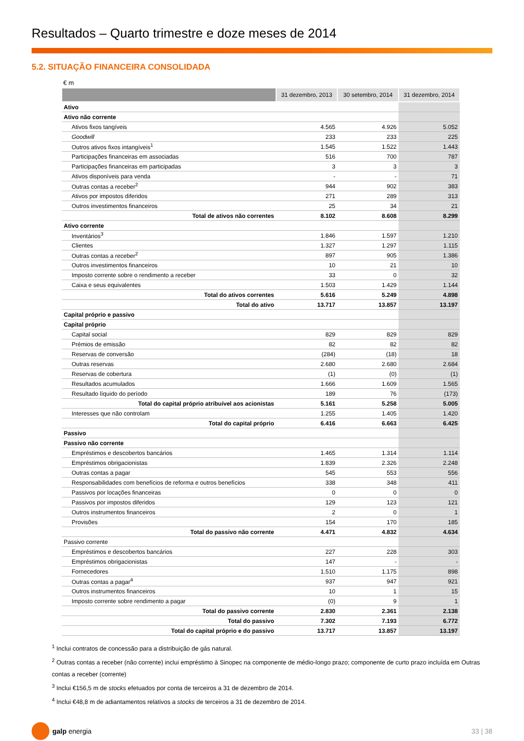Resultados – Quarto trimestre e doze meses de 2014
5.2. SITUAÇÃO FINANCEIRA CONSOLIDADA
€ m
| | 31 dezembro, 2013 | 30 setembro, 2014 | 31 dezembro, 2014 |
| --- | --- | --- | --- |
| Ativo | | | |
| Ativo não corrente | | | |
| Ativos fixos tangíveis | 4.565 | 4.926 | 5.052 |
| Goodwill | 233 | 233 | 225 |
| Outros ativos fixos intangíveis<sup>1</sup> | 1.545 | 1.522 | 1.443 |
| Participações financeiras em associadas | 516 | 700 | 787 |
| Participações financeiras em participadas | 3 | 3 | 3 |
| Ativos disponíveis para venda | - | - | 71 |
| Outras contas a receber<sup>2</sup> | 944 | 902 | 383 |
| Ativos por impostos diferidos | 271 | 289 | 313 |
| Outros investimentos financeiros | 25 | 34 | 21 |
| Total de ativos não correntes | 8.102 | 8.608 | 8.299 |
| Ativo corrente | | | |
| Inventários<sup>3</sup> | 1.846 | 1.597 | 1.210 |
| Clientes | 1.327 | 1.297 | 1.115 |
| Outras contas a receber<sup>2</sup> | 897 | 905 | 1.386 |
| Outros investimentos financeiros | 10 | 21 | 10 |
| Imposto corrente sobre o rendimento a receber | 33 | 0 | 32 |
| Caixa e seus equivalentes | 1.503 | 1.429 | 1.144 |
| Total do ativos correntes | 5.616 | 5.249 | 4.898 |
| Total do ativo | 13.717 | 13.857 | 13.197 |
| Capital próprio e passivo | | | |
| Capital próprio | | | |
| Capital social | 829 | 829 | 829 |
| Prémios de emissão | 82 | 82 | 82 |
| Reservas de conversão | (284) | (18) | 18 |
| Outras reservas | 2.680 | 2.680 | 2.684 |
| Reservas de cobertura | (1) | (0) | (1) |
| Resultados acumulados | 1.666 | 1.609 | 1.565 |
| Resultado líquido do período | 189 | 76 | (173) |
| Total do capital próprio atribuível aos acionistas | 5.161 | 5.258 | 5.005 |
| Interesses que não controlam | 1.255 | 1.405 | 1.420 |
| Total do capital próprio | 6.416 | 6.663 | 6.425 |
| Passivo | | | |
| Passivo não corrente | | | |
| Empréstimos e descobertos bancários | 1.465 | 1.314 | 1.114 |
| Empréstimos obrigacionistas | 1.839 | 2.326 | 2.248 |
| Outras contas a pagar | 545 | 553 | 556 |
| Responsabilidades com benefícios de reforma e outros benefícios | 338 | 348 | 411 |
| Passivos por locações financeiras | 0 | 0 | 0 |
| Passivos por impostos diferidos | 129 | 123 | 121 |
| Outros instrumentos financeiros | 2 | 0 | 1 |
| Provisões | 154 | 170 | 185 |
| Total do passivo não corrente | 4.471 | 4.832 | 4.634 |
| Passivo corrente | | | |
| Empréstimos e descobertos bancários | 227 | 228 | 303 |
| Empréstimos obrigacionistas | 147 | - | - |
| Fornecedores | 1.510 | 1.175 | 898 |
| Outras contas a pagar<sup>4</sup> | 937 | 947 | 921 |
| Outros instrumentos financeiros | 10 | 1 | 15 |
| Imposto corrente sobre rendimento a pagar | (0) | 9 | 1 |
| Total do passivo corrente | 2.830 | 2.361 | 2.138 |
| Total do passivo | 7.302 | 7.193 | 6.772 |
| Total do capital próprio e do passivo | 13.717 | 13.857 | 13.197 |
<sup>1</sup> Inclui contratos de concessão para a distribuição de gás natural.
<sup>2</sup> Outras contas a receber (não corrente) inclui empréstimo à Sinopec na componente de médio-longo prazo; componente de curto prazo incluída em Outras contas a receber (corrente)
<sup>3</sup> Inclui €156,5 m de stocks efetuados por conta de terceiros a 31 de dezembro de 2014.
<sup>4</sup> Inclui €48,8 m de adiantamentos relativos a stocks de terceiros a 31 de dezembro de 2014.
galp energia 33 | 38